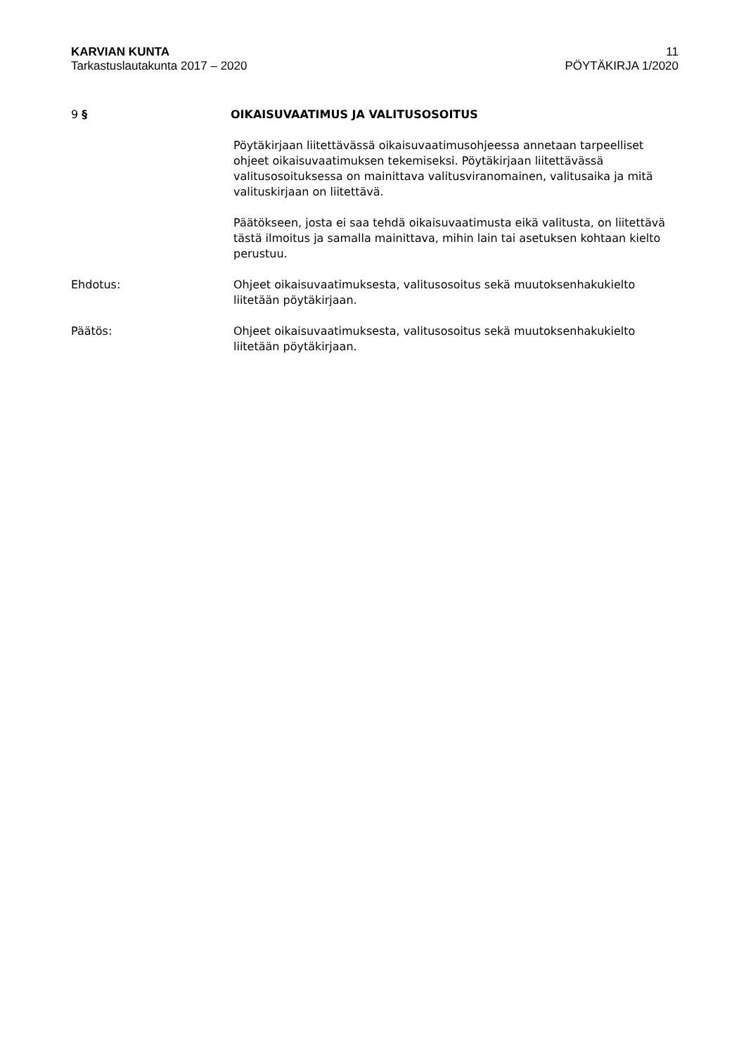KARVIAN KUNTA
Tarkastuslautakunta 2017 – 2020
11
PÖYTÄKIRJA 1/2020
9 § OIKAISUVAATIMUS JA VALITUSOSOITUS
Pöytäkirjaan liitettävässä oikaisuvaatimusohjeessa annetaan tarpeelliset ohjeet oikaisuvaatimuksen tekemiseksi. Pöytäkirjaan liitettävässä valitusosoituksessa on mainittava valitusviranomainen, valitusaika ja mitä valituskirjaan on liitettävä.
Päätökseen, josta ei saa tehdä oikaisuvaatimusta eikä valitusta, on liitettävä tästä ilmoitus ja samalla mainittava, mihin lain tai asetuksen kohtaan kielto perustuu.
Ehdotus: Ohjeet oikaisuvaatimuksesta, valitusosoitus sekä muutoksenhakukielto liitetään pöytäkirjaan.
Päätös: Ohjeet oikaisuvaatimuksesta, valitusosoitus sekä muutoksenhakukielto liitetään pöytäkirjaan.